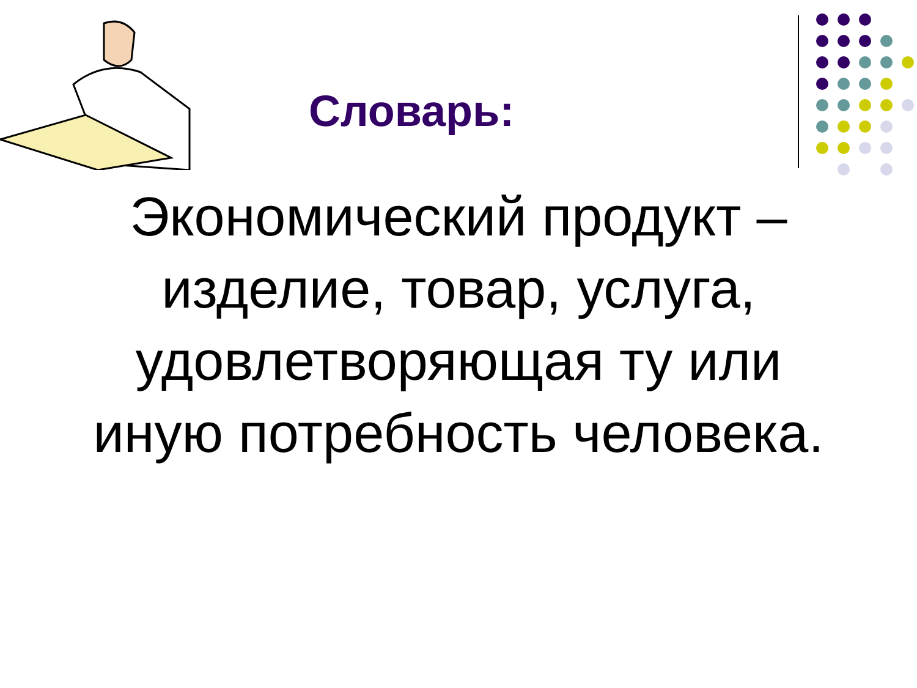Словарь:
Экономический продукт – изделие, товар, услуга, удовлетворяющая ту или иную потребность человека.